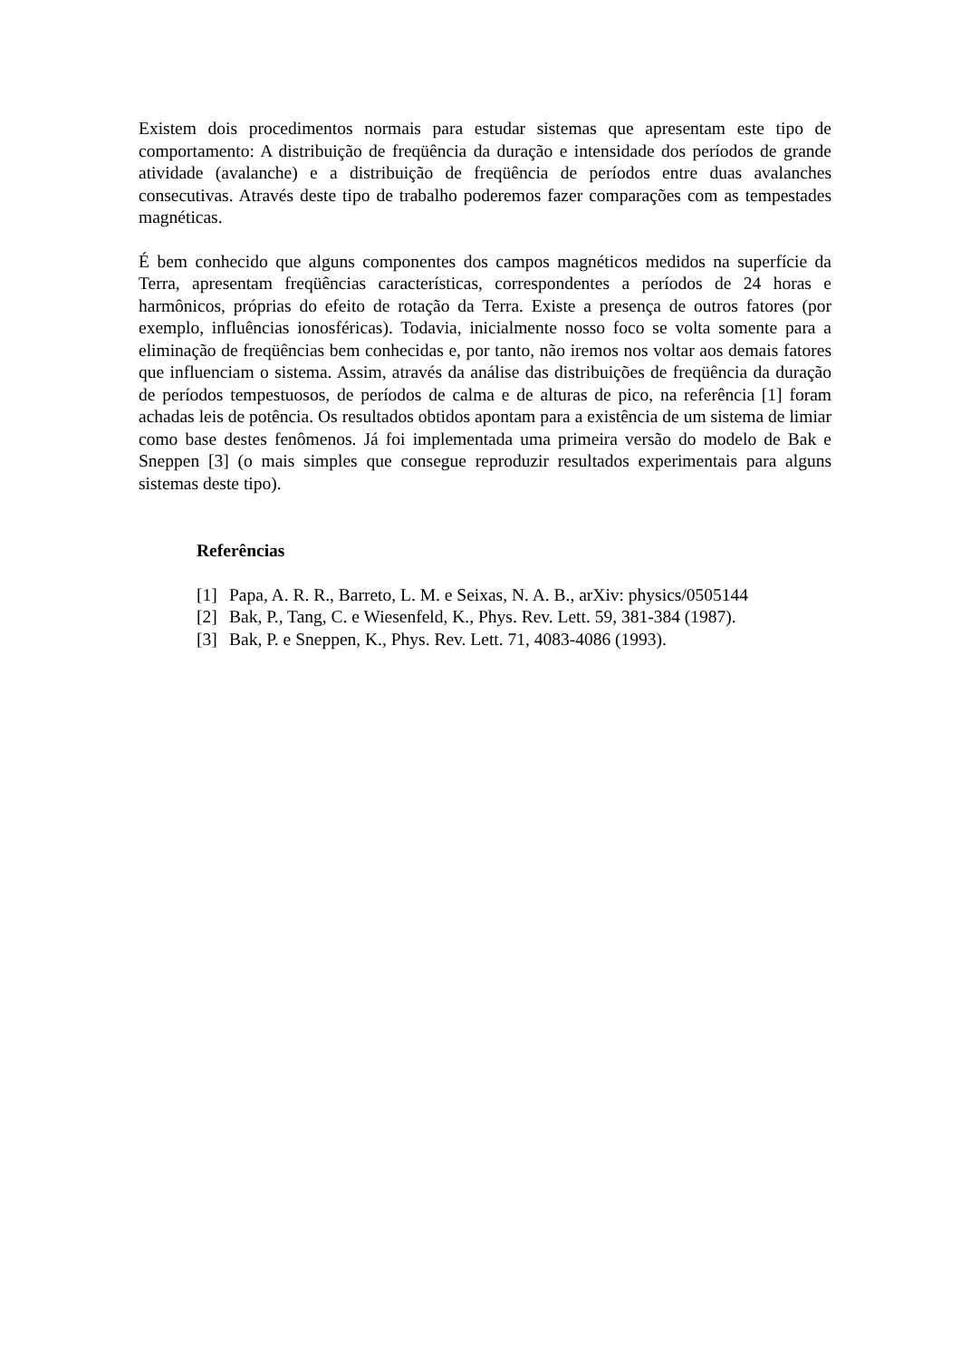Existem dois procedimentos normais para estudar sistemas que apresentam este tipo de comportamento: A distribuição de freqüência da duração e intensidade dos períodos de grande atividade (avalanche) e a distribuição de freqüência de períodos entre duas avalanches consecutivas. Através deste tipo de trabalho poderemos fazer comparações com as tempestades magnéticas.
É bem conhecido que alguns componentes dos campos magnéticos medidos na superfície da Terra, apresentam freqüências características, correspondentes a períodos de 24 horas e harmônicos, próprias do efeito de rotação da Terra. Existe a presença de outros fatores (por exemplo, influências ionosféricas). Todavia, inicialmente nosso foco se volta somente para a eliminação de freqüências bem conhecidas e, por tanto, não iremos nos voltar aos demais fatores que influenciam o sistema. Assim, através da análise das distribuições de freqüência da duração de períodos tempestuosos, de períodos de calma e de alturas de pico, na referência [1] foram achadas leis de potência. Os resultados obtidos apontam para a existência de um sistema de limiar como base destes fenômenos. Já foi implementada uma primeira versão do modelo de Bak e Sneppen [3] (o mais simples que consegue reproduzir resultados experimentais para alguns sistemas deste tipo).
Referências
[1] Papa, A. R. R., Barreto, L. M. e Seixas, N. A. B., arXiv: physics/0505144
[2] Bak, P., Tang, C. e Wiesenfeld, K., Phys. Rev. Lett. 59, 381-384 (1987).
[3] Bak, P. e Sneppen, K., Phys. Rev. Lett. 71, 4083-4086 (1993).